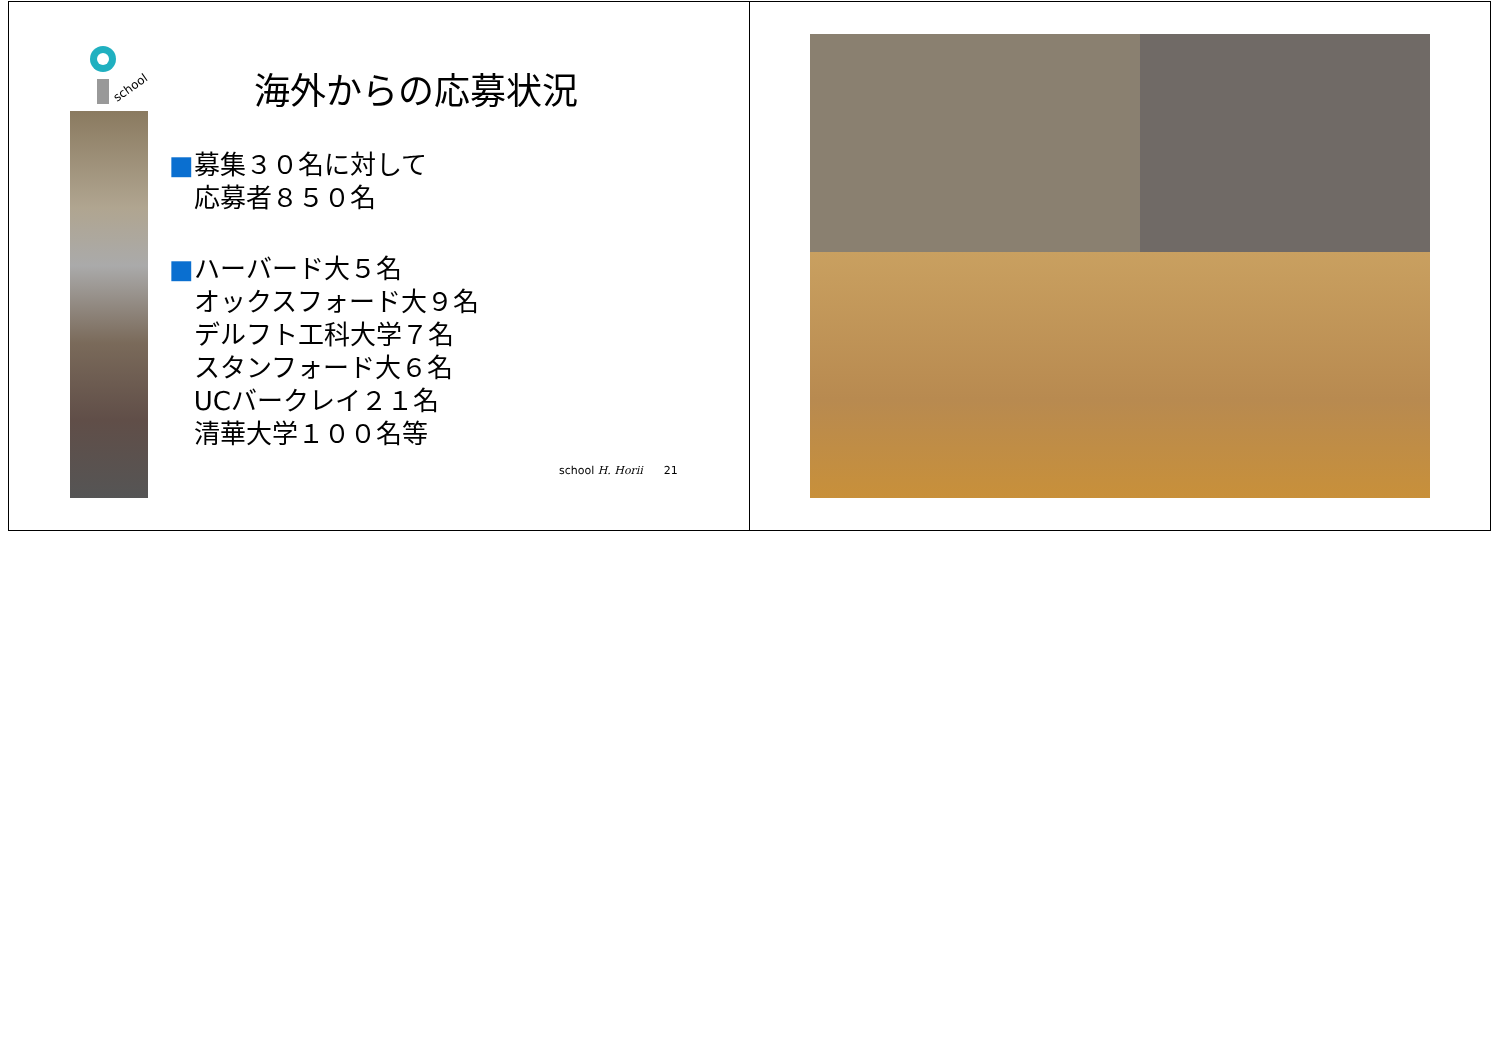school
海外からの応募状況
■募集３０名に対して
応募者８５０名
■ハーバード大５名
オックスフォード大９名
デルフト工科大学７名
スタンフォード大６名
UCバークレイ２１名
清華大学１００名等
school H. Horii 21